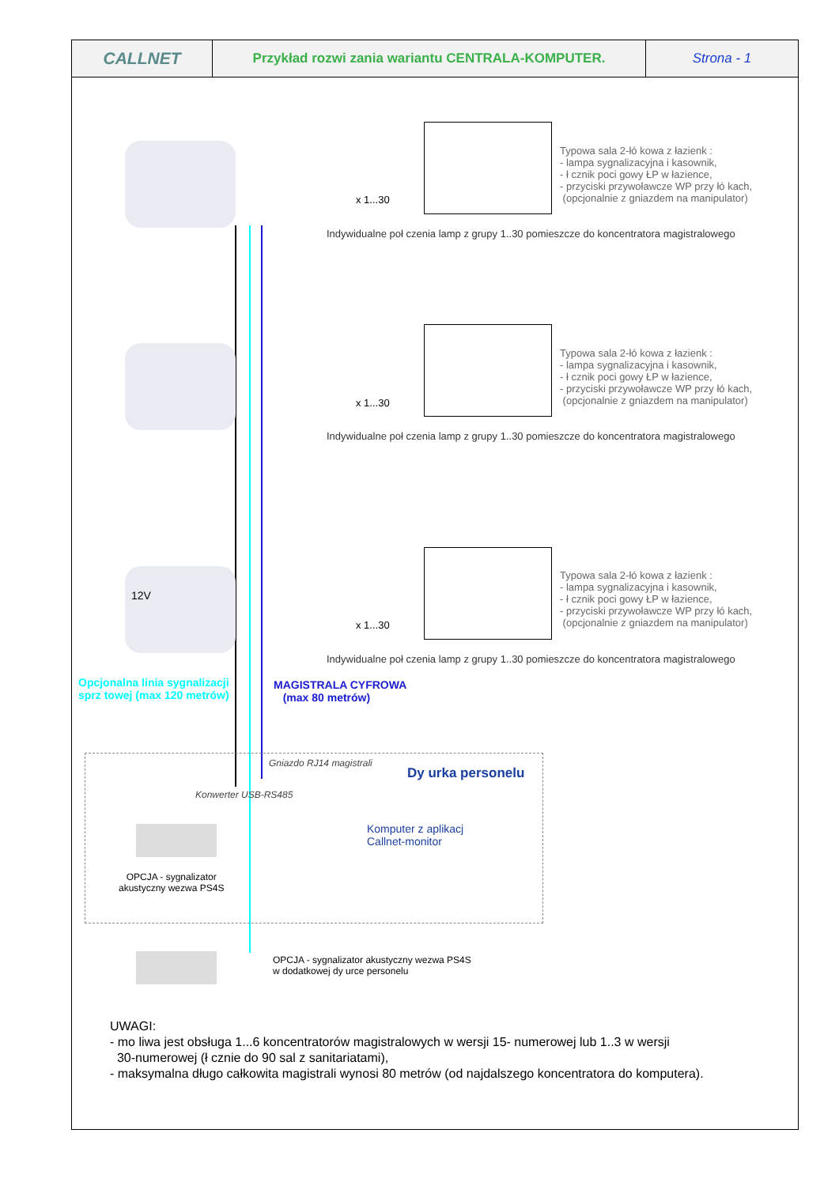| CALLNET | Przykład rozwi zania wariantu CENTRALA-KOMPUTER. | Strona - 1 |
x 1...30
Typowa sala 2-łó kowa z łazienk :
- lampa sygnalizacyjna i kasownik,
- ł cznik poci gowy ŁP w łazience,
- przyciski przywoławcze WP przy łó kach,
(opcjonalnie z gniazdem na manipulator)
Indywidualne poł czenia lamp z grupy 1..30 pomieszcze do koncentratora magistralowego
x 1...30
Typowa sala 2-łó kowa z łazienk :
- lampa sygnalizacyjna i kasownik,
- ł cznik poci gowy ŁP w łazience,
- przyciski przywoławcze WP przy łó kach,
(opcjonalnie z gniazdem na manipulator)
Indywidualne poł czenia lamp z grupy 1..30 pomieszcze do koncentratora magistralowego
12V
x 1...30
Typowa sala 2-łó kowa z łazienk :
- lampa sygnalizacyjna i kasownik,
- ł cznik poci gowy ŁP w łazience,
- przyciski przywoławcze WP przy łó kach,
(opcjonalnie z gniazdem na manipulator)
Indywidualne poł czenia lamp z grupy 1..30 pomieszcze do koncentratora magistralowego
Opcjonalna linia sygnalizacji
sprz towej (max 120 metrów)
MAGISTRALA CYFROWA
(max 80 metrów)
Gniazdo RJ14 magistrali
Dy urka personelu
Konwerter USB-RS485
Komputer z aplikacj
Callnet-monitor
OPCJA - sygnalizator
akustyczny wezwa PS4S
OPCJA - sygnalizator akustyczny wezwa PS4S
w dodatkowej dy urce personelu
UWAGI:
- mo liwa jest obsługa 1...6 koncentratorów magistralowych w wersji 15- numerowej lub 1..3 w wersji
30-numerowej (ł cznie do 90 sal z sanitariatami),
- maksymalna długo całkowita magistrali wynosi 80 metrów (od najdalszego koncentratora do komputera).